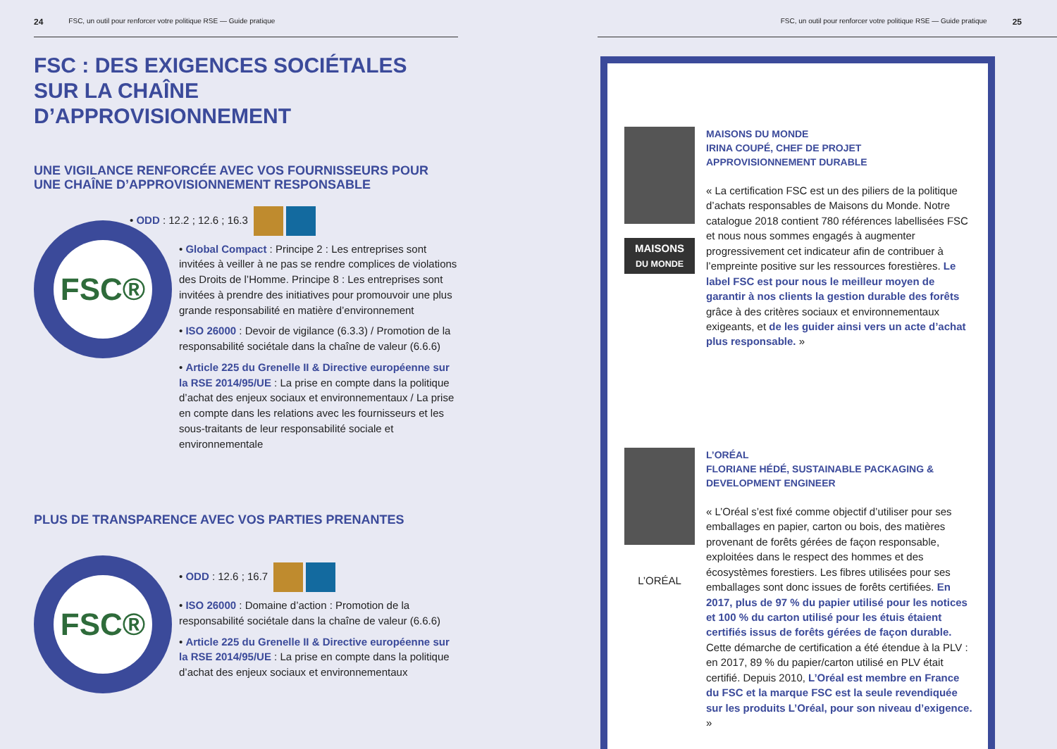24 FSC, un outil pour renforcer votre politique RSE — Guide pratique
FSC : DES EXIGENCES SOCIÉTALES
SUR LA CHAÎNE D’APPROVISIONNEMENT
UNE VIGILANCE RENFORCÉE AVEC VOS FOURNISSEURS POUR UNE CHAÎNE D’APPROVISIONNEMENT RESPONSABLE
FSC®
• ODD : 12.2 ; 12.6 ; 16.3
• Global Compact : Principe 2 : Les entreprises sont invitées à veiller à ne pas se rendre complices de violations des Droits de l’Homme. Principe 8 : Les entreprises sont invitées à prendre des initiatives pour promouvoir une plus grande responsabilité en matière d’environnement
• ISO 26000 : Devoir de vigilance (6.3.3) / Promotion de la responsabilité sociétale dans la chaîne de valeur (6.6.6)
• Article 225 du Grenelle II & Directive européenne sur la RSE 2014/95/UE : La prise en compte dans la politique d’achat des enjeux sociaux et environnementaux / La prise en compte dans les relations avec les fournisseurs et les sous-traitants de leur responsabilité sociale et environnementale
PLUS DE TRANSPARENCE AVEC VOS PARTIES PRENANTES
FSC®
• ODD : 12.6 ; 16.7
• ISO 26000 : Domaine d’action : Promotion de la responsabilité sociétale dans la chaîne de valeur (6.6.6)
• Article 225 du Grenelle II & Directive européenne sur la RSE 2014/95/UE : La prise en compte dans la politique d’achat des enjeux sociaux et environnementaux
FSC, un outil pour renforcer votre politique RSE — Guide pratique 25
MAISONS
DU MONDE
MAISONS DU MONDE
IRINA COUPÉ, CHEF DE PROJET APPROVISIONNEMENT DURABLE
« La certification FSC est un des piliers de la politique d’achats responsables de Maisons du Monde. Notre catalogue 2018 contient 780 références labellisées FSC et nous nous sommes engagés à augmenter progressivement cet indicateur afin de contribuer à l’empreinte positive sur les ressources forestières. Le label FSC est pour nous le meilleur moyen de garantir à nos clients la gestion durable des forêts grâce à des critères sociaux et environnementaux exigeants, et de les guider ainsi vers un acte d’achat plus responsable. »
L’ORÉAL
L’ORÉAL
FLORIANE HÉDÉ, SUSTAINABLE PACKAGING & DEVELOPMENT ENGINEER
« L’Oréal s’est fixé comme objectif d’utiliser pour ses emballages en papier, carton ou bois, des matières provenant de forêts gérées de façon responsable, exploitées dans le respect des hommes et des écosystèmes forestiers. Les fibres utilisées pour ses emballages sont donc issues de forêts certifiées. En 2017, plus de 97 % du papier utilisé pour les notices et 100 % du carton utilisé pour les étuis étaient certifiés issus de forêts gérées de façon durable. Cette démarche de certification a été étendue à la PLV : en 2017, 89 % du papier/carton utilisé en PLV était certifié. Depuis 2010, L’Oréal est membre en France du FSC et la marque FSC est la seule revendiquée sur les produits L’Oréal, pour son niveau d’exigence. »